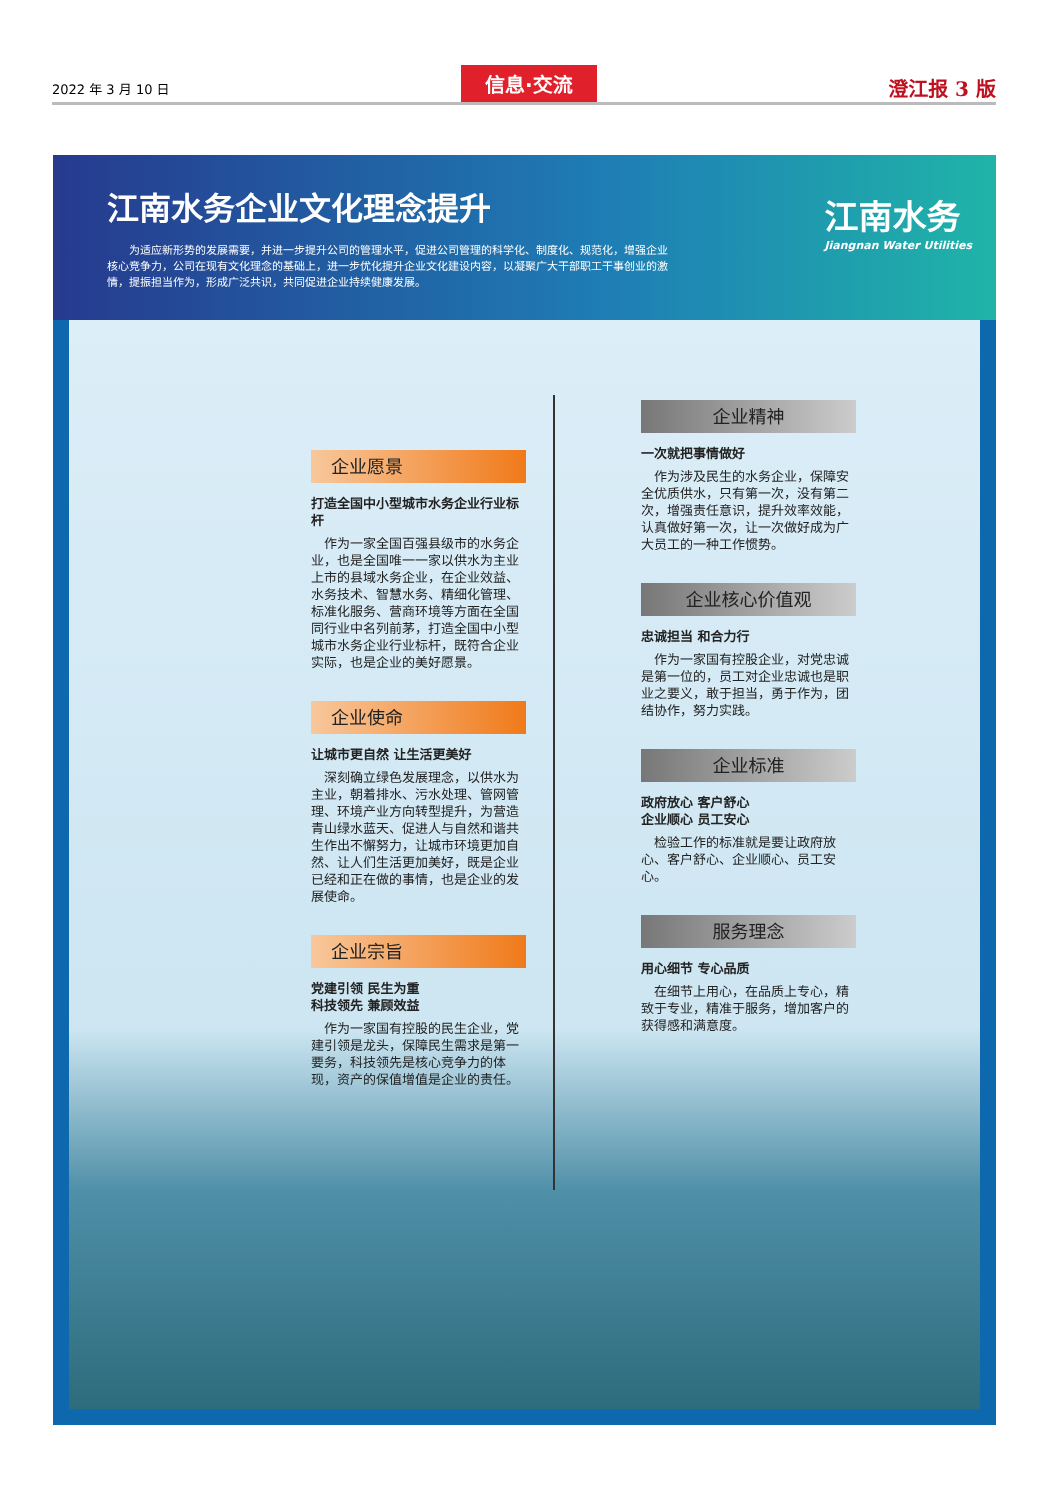2022 年 3 月 10 日 信息·交流 澄江报 3 版
江南水务企业文化理念提升
为适应新形势的发展需要，并进一步提升公司的管理水平，促进公司管理的科学化、制度化、规范化，增强企业核心竞争力，公司在现有文化理念的基础上，进一步优化提升企业文化建设内容，以凝聚广大干部职工干事创业的激情，提振担当作为，形成广泛共识，共同促进企业持续健康发展。
江南水务
Jiangnan Water Utilities
企业愿景
打造全国中小型城市水务企业行业标杆
作为一家全国百强县级市的水务企业，也是全国唯一一家以供水为主业上市的县域水务企业，在企业效益、水务技术、智慧水务、精细化管理、标准化服务、营商环境等方面在全国同行业中名列前茅，打造全国中小型城市水务企业行业标杆，既符合企业实际，也是企业的美好愿景。
企业使命
让城市更自然 让生活更美好
深刻确立绿色发展理念，以供水为主业，朝着排水、污水处理、管网管理、环境产业方向转型提升，为营造青山绿水蓝天、促进人与自然和谐共生作出不懈努力，让城市环境更加自然、让人们生活更加美好，既是企业已经和正在做的事情，也是企业的发展使命。
企业宗旨
党建引领 民生为重
科技领先 兼顾效益
作为一家国有控股的民生企业，党建引领是龙头，保障民生需求是第一要务，科技领先是核心竞争力的体现，资产的保值增值是企业的责任。
企业精神
一次就把事情做好
作为涉及民生的水务企业，保障安全优质供水，只有第一次，没有第二次，增强责任意识，提升效率效能，认真做好第一次，让一次做好成为广大员工的一种工作惯势。
企业核心价值观
忠诚担当 和合力行
作为一家国有控股企业，对党忠诚是第一位的，员工对企业忠诚也是职业之要义，敢于担当，勇于作为，团结协作，努力实践。
企业标准
政府放心 客户舒心
企业顺心 员工安心
检验工作的标准就是要让政府放心、客户舒心、企业顺心、员工安心。
服务理念
用心细节 专心品质
在细节上用心，在品质上专心，精致于专业，精准于服务，增加客户的获得感和满意度。